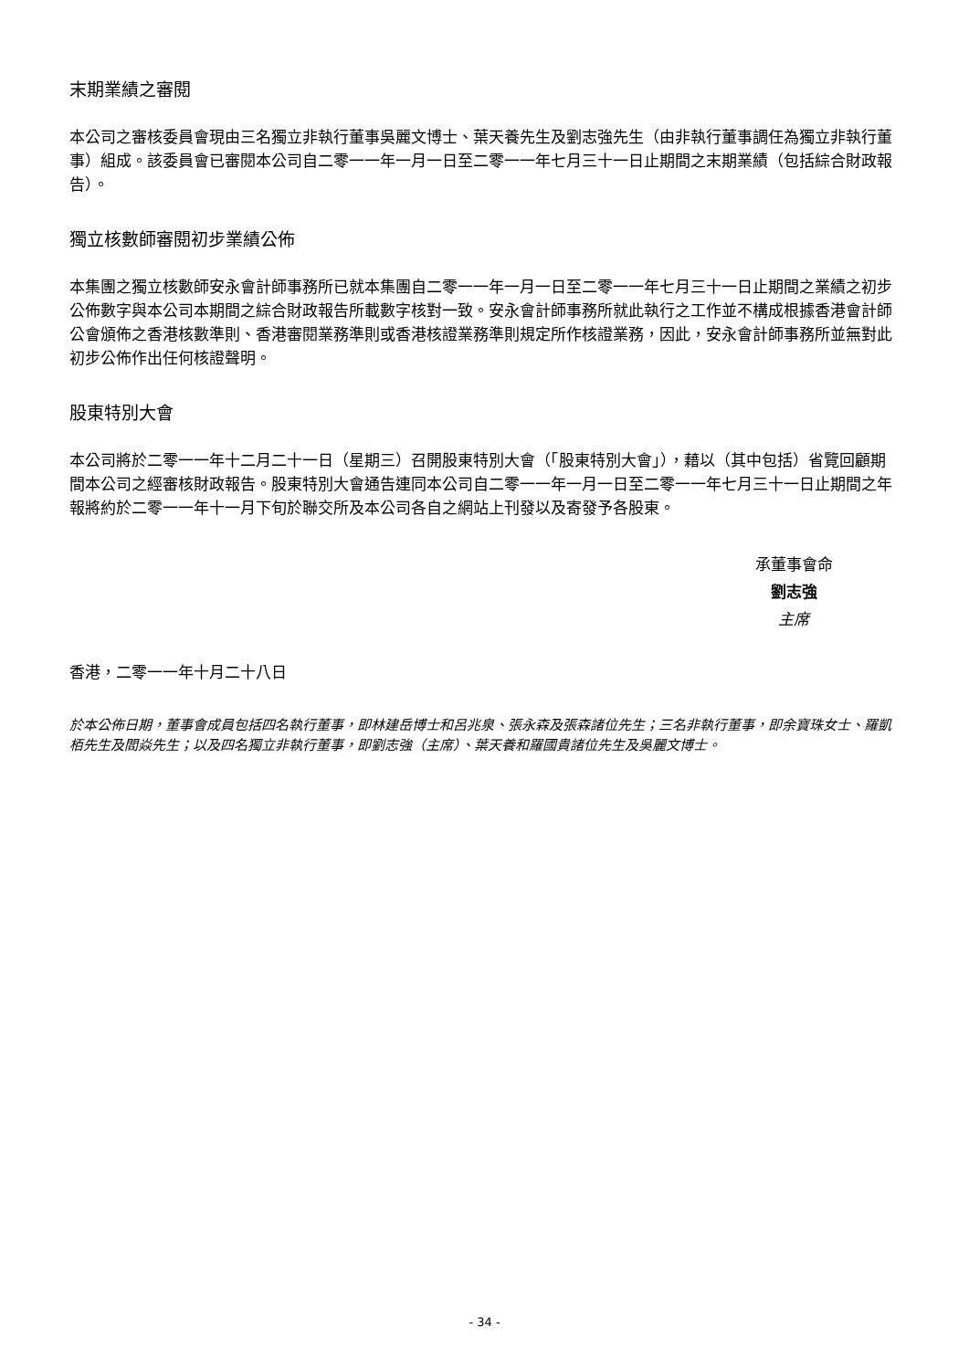末期業績之審閱
本公司之審核委員會現由三名獨立非執行董事吳麗文博士、葉天養先生及劉志強先生（由非執行董事調任為獨立非執行董事）組成。該委員會已審閱本公司自二零一一年一月一日至二零一一年七月三十一日止期間之末期業績（包括綜合財政報告）。
獨立核數師審閱初步業績公佈
本集團之獨立核數師安永會計師事務所已就本集團自二零一一年一月一日至二零一一年七月三十一日止期間之業績之初步公佈數字與本公司本期間之綜合財政報告所載數字核對一致。安永會計師事務所就此執行之工作並不構成根據香港會計師公會頒佈之香港核數準則、香港審閱業務準則或香港核證業務準則規定所作核證業務，因此，安永會計師事務所並無對此初步公佈作出任何核證聲明。
股東特別大會
本公司將於二零一一年十二月二十一日（星期三）召開股東特別大會（「股東特別大會」），藉以（其中包括）省覽回顧期間本公司之經審核財政報告。股東特別大會通告連同本公司自二零一一年一月一日至二零一一年七月三十一日止期間之年報將約於二零一一年十一月下旬於聯交所及本公司各自之網站上刊發以及寄發予各股東。
承董事會命
劉志強
主席
香港，二零一一年十月二十八日
於本公佈日期，董事會成員包括四名執行董事，即林建岳博士和呂兆泉、張永森及張森諸位先生；三名非執行董事，即余寶珠女士、羅凱栢先生及閻焱先生；以及四名獨立非執行董事，即劉志強（主席）、葉天養和羅國貴諸位先生及吳麗文博士。
- 34 -